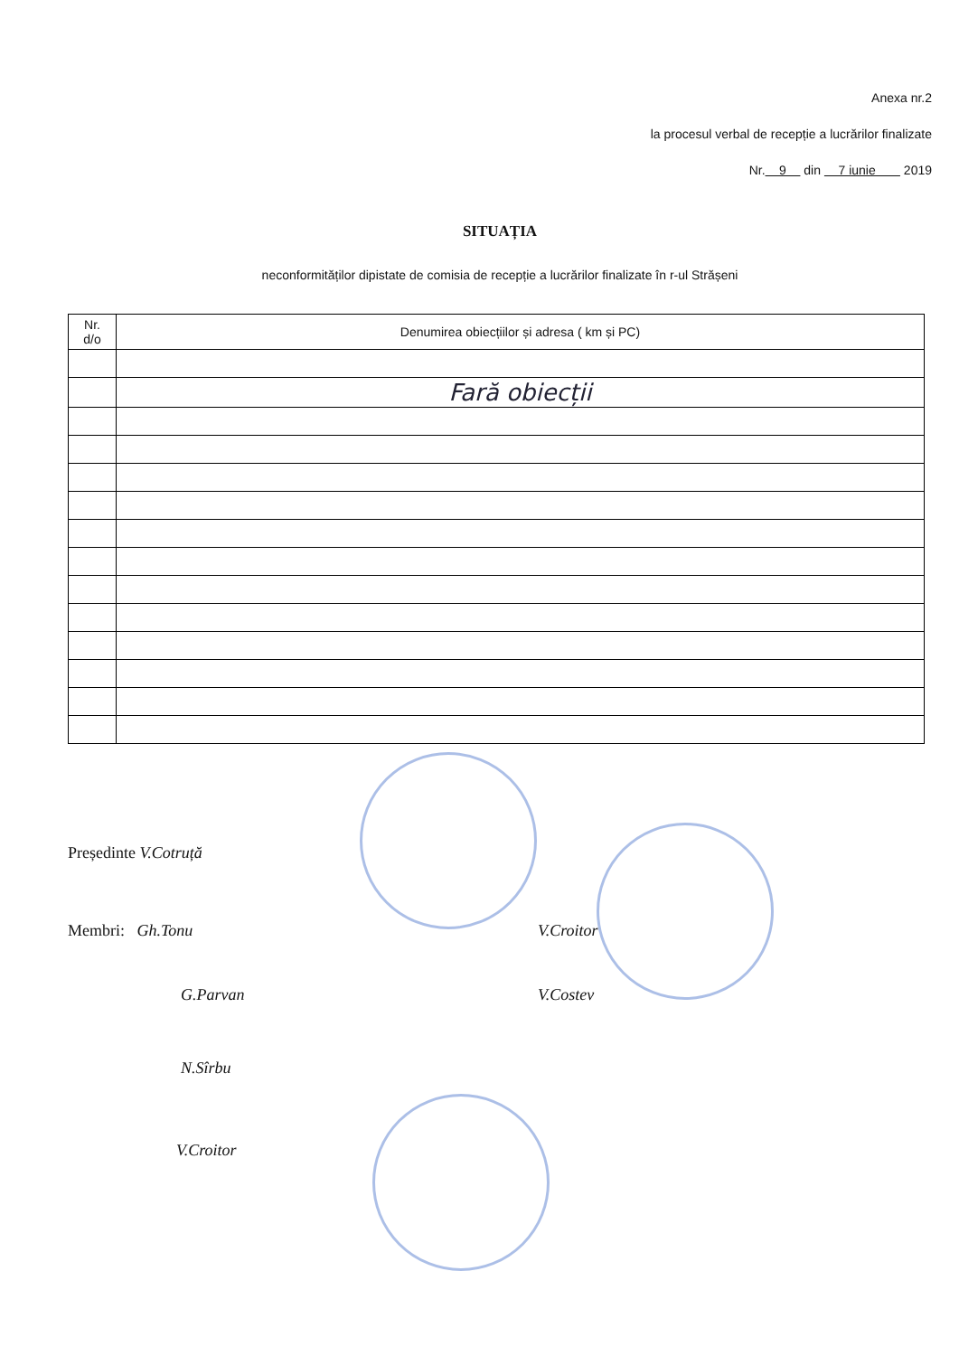Anexa nr.2
la procesul verbal de recepție a lucrărilor finalizate
Nr. 9 din 7 iunie 2019
SITUAȚIA
neconformităților dipistate de comisia de recepție a lucrărilor finalizate în r-ul Strășeni
| Nr. d/o | Denumirea obiecțiilor și adresa ( km și PC) |
| --- | --- |
| | Fară obiecții |
Președinte V.Cotruță
Membri: Gh.Tonu V.Croitor
G.Parvan V.Costev
N.Sîrbu
V.Croitor